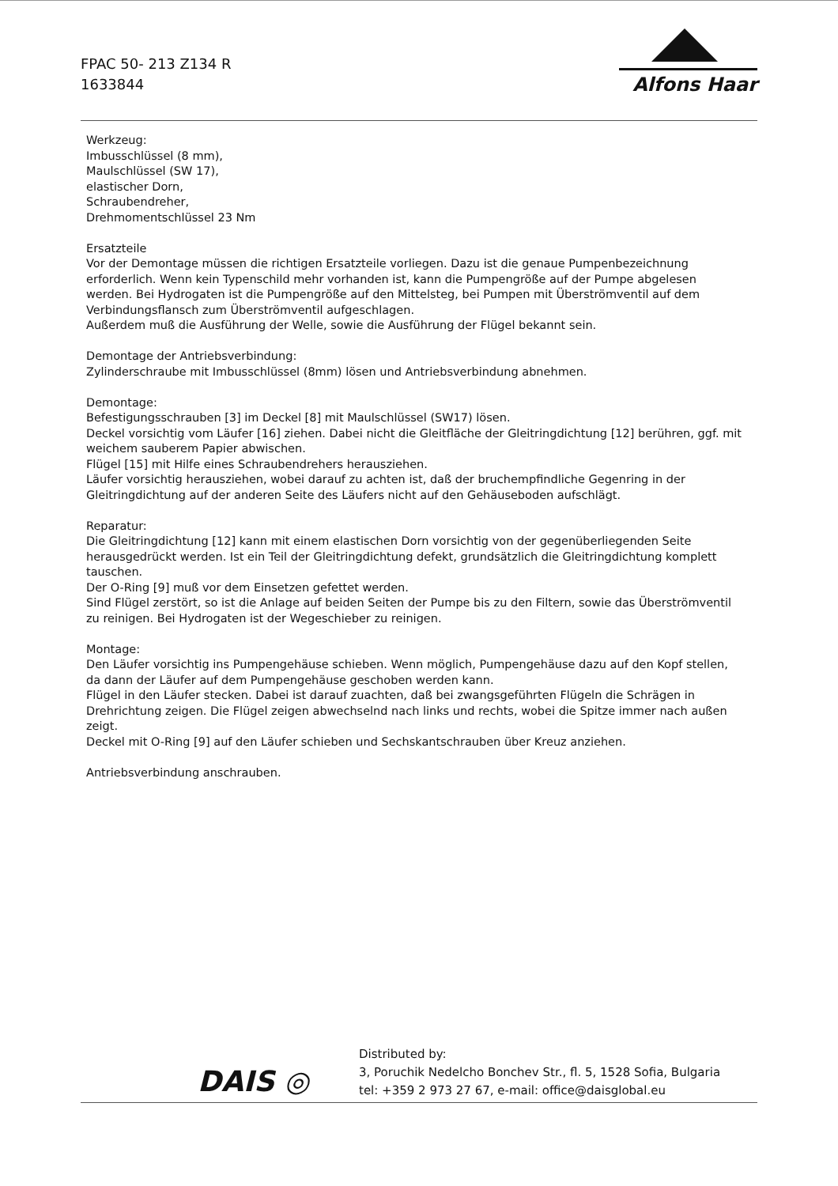FPAC 50- 213 Z134 R
1633844
Alfons Haar
Werkzeug:
Imbusschlüssel (8 mm),
Maulschlüssel (SW 17),
elastischer Dorn,
Schraubendreher,
Drehmomentschlüssel 23 Nm
Ersatzteile
Vor der Demontage müssen die richtigen Ersatzteile vorliegen. Dazu ist die genaue Pumpenbezeichnung erforderlich. Wenn kein Typenschild mehr vorhanden ist, kann die Pumpengröße auf der Pumpe abgelesen werden. Bei Hydrogaten ist die Pumpengröße auf den Mittelsteg, bei Pumpen mit Überströmventil auf dem Verbindungsflansch zum Überströmventil aufgeschlagen.
Außerdem muß die Ausführung der Welle, sowie die Ausführung der Flügel bekannt sein.
Demontage der Antriebsverbindung:
Zylinderschraube mit Imbusschlüssel (8mm) lösen und Antriebsverbindung abnehmen.
Demontage:
Befestigungsschrauben [3] im Deckel [8] mit Maulschlüssel (SW17) lösen.
Deckel vorsichtig vom Läufer [16] ziehen. Dabei nicht die Gleitfläche der Gleitringdichtung [12] berühren, ggf. mit weichem sauberem Papier abwischen.
Flügel [15] mit Hilfe eines Schraubendrehers herausziehen.
Läufer vorsichtig herausziehen, wobei darauf zu achten ist, daß der bruchempfindliche Gegenring in der Gleitringdichtung auf der anderen Seite des Läufers nicht auf den Gehäuseboden aufschlägt.
Reparatur:
Die Gleitringdichtung [12] kann mit einem elastischen Dorn vorsichtig von der gegenüberliegenden Seite herausgedrückt werden. Ist ein Teil der Gleitringdichtung defekt, grundsätzlich die Gleitringdichtung komplett tauschen.
Der O-Ring [9] muß vor dem Einsetzen gefettet werden.
Sind Flügel zerstört, so ist die Anlage auf beiden Seiten der Pumpe bis zu den Filtern, sowie das Überströmventil zu reinigen. Bei Hydrogaten ist der Wegeschieber zu reinigen.
Montage:
Den Läufer vorsichtig ins Pumpengehäuse schieben. Wenn möglich, Pumpengehäuse dazu auf den Kopf stellen, da dann der Läufer auf dem Pumpengehäuse geschoben werden kann.
Flügel in den Läufer stecken. Dabei ist darauf zuachten, daß bei zwangsgeführten Flügeln die Schrägen in Drehrichtung zeigen. Die Flügel zeigen abwechselnd nach links und rechts, wobei die Spitze immer nach außen zeigt.
Deckel mit O-Ring [9] auf den Läufer schieben und Sechskantschrauben über Kreuz anziehen.
Antriebsverbindung anschrauben.
DAIS ◎
Distributed by:
3, Poruchik Nedelcho Bonchev Str., fl. 5, 1528 Sofia, Bulgaria
tel: +359 2 973 27 67, e-mail: office@daisglobal.eu